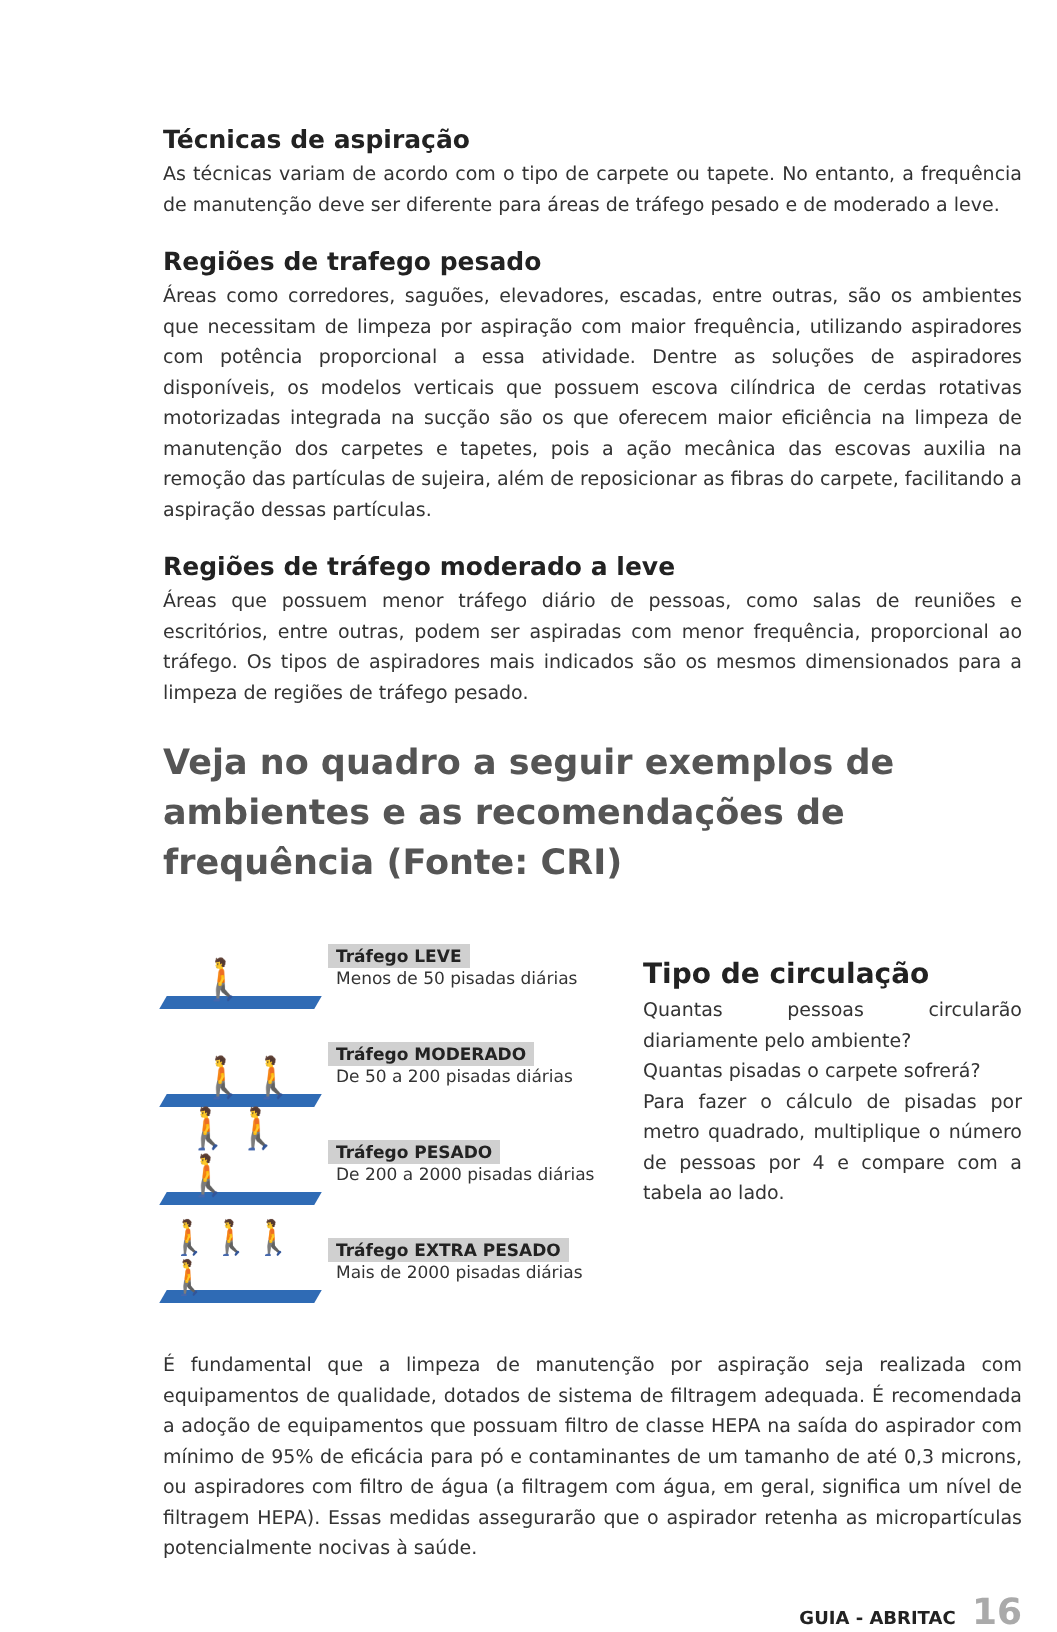Técnicas de aspiração
As técnicas variam de acordo com o tipo de carpete ou tapete. No entanto, a frequência de manutenção deve ser diferente para áreas de tráfego pesado e de moderado a leve.
Regiões de trafego pesado
Áreas como corredores, saguões, elevadores, escadas, entre outras, são os ambientes que necessitam de limpeza por aspiração com maior frequência, utilizando aspiradores com potência proporcional a essa atividade. Dentre as soluções de aspiradores disponíveis, os modelos verticais que possuem escova cilíndrica de cerdas rotativas motorizadas integrada na sucção são os que oferecem maior eficiência na limpeza de manutenção dos carpetes e tapetes, pois a ação mecânica das escovas auxilia na remoção das partículas de sujeira, além de reposicionar as fibras do carpete, facilitando a aspiração dessas partículas.
Regiões de tráfego moderado a leve
Áreas que possuem menor tráfego diário de pessoas, como salas de reuniões e escritórios, entre outras, podem ser aspiradas com menor frequência, proporcional ao tráfego. Os tipos de aspiradores mais indicados são os mesmos dimensionados para a limpeza de regiões de tráfego pesado.
Veja no quadro a seguir exemplos de ambientes e as recomendações de frequência (Fonte: CRI)
🚶
Tráfego LEVE
Menos de 50 pisadas diárias
🚶🚶
Tráfego MODERADO
De 50 a 200 pisadas diárias
🚶🚶🚶
Tráfego PESADO
De 200 a 2000 pisadas diárias
🚶🚶🚶🚶
Tráfego EXTRA PESADO
Mais de 2000 pisadas diárias
Tipo de circulação
Quantas pessoas circularão diariamente pelo ambiente?
Quantas pisadas o carpete sofrerá?
Para fazer o cálculo de pisadas por metro quadrado, multiplique o número de pessoas por 4 e compare com a tabela ao lado.
É fundamental que a limpeza de manutenção por aspiração seja realizada com equipamentos de qualidade, dotados de sistema de filtragem adequada. É recomendada a adoção de equipamentos que possuam filtro de classe HEPA na saída do aspirador com mínimo de 95% de eficácia para pó e contaminantes de um tamanho de até 0,3 microns, ou aspiradores com filtro de água (a filtragem com água, em geral, significa um nível de filtragem HEPA). Essas medidas assegurarão que o aspirador retenha as micropartículas potencialmente nocivas à saúde.
GUIA - ABRITAC 16